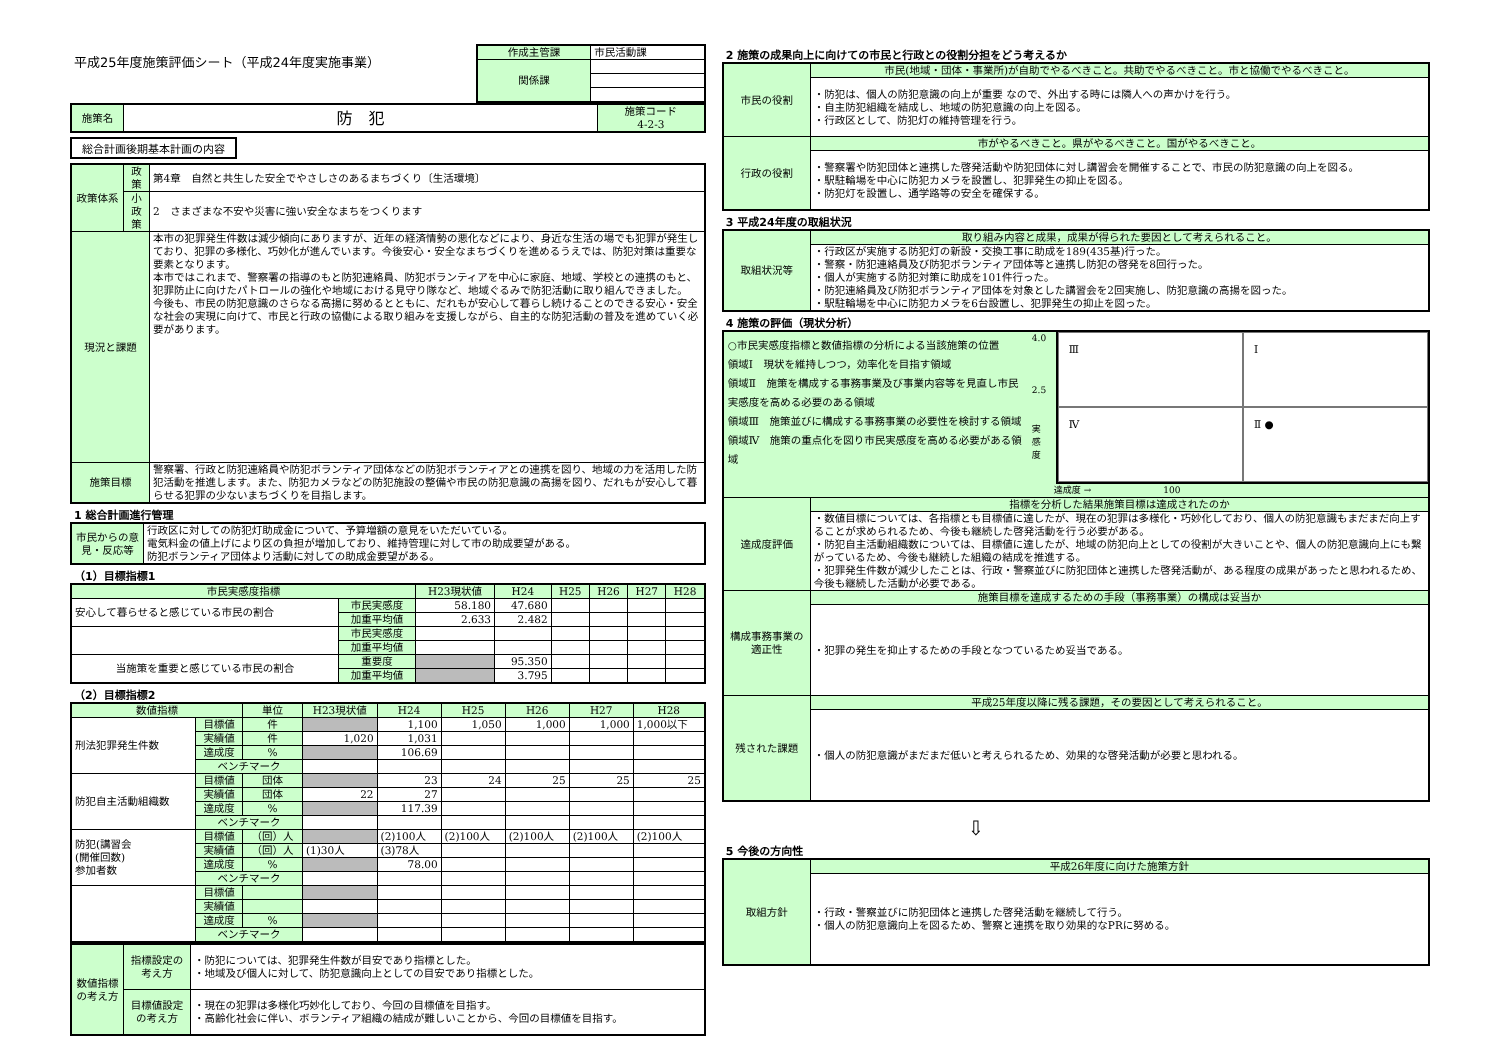平成25年度施策評価シート（平成24年度実施事業）
| 作成主管課 | 市民活動課 |
| 関係課 | |
| 施策名 | 防 犯 | 施策コード 4-2-3 |
総合計画後期基本計画の内容
| 政策体系 | 政策 | 第4章 自然と共生した安全でやさしさのあるまちづくり〔生活環境〕 |
| | 小政策 | 2 さまざまな不安や災害に強い安全なまちをつくります |
| 現況と課題 | | 本市の犯罪発生件数は減少傾向にありますが、近年の経済情勢の悪化などにより、身近な生活の場でも犯罪が発生しており、犯罪の多様化、巧妙化が進んでいます。今後安心・安全なまちづくりを進めるうえでは、防犯対策は重要な要素となります。 本市ではこれまで、警察署の指導のもと防犯連絡員、防犯ボランティアを中心に家庭、地域、学校との連携のもと、犯罪防止に向けたパトロールの強化や地域における見守り隊など、地域ぐるみで防犯活動に取り組んできました。 今後も、市民の防犯意識のさらなる高揚に努めるとともに、だれもが安心して暮らし続けることのできる安心・安全な社会の実現に向けて、市民と行政の協働による取り組みを支援しながら、自主的な防犯活動の普及を進めていく必要があります。 |
| 施策目標 | | 警察署、行政と防犯連絡員や防犯ボランティア団体などの防犯ボランティアとの連携を図り、地域の力を活用した防犯活動を推進します。また、防犯カメラなどの防犯施設の整備や市民の防犯意識の高揚を図り、だれもが安心して暮らせる犯罪の少ないまちづくりを目指します。 |
1 総合計画進行管理
| 市民からの意見・反応等 | 行政区に対しての防犯灯助成金について、予算増額の意見をいただいている。 電気料金の値上げにより区の負担が増加しており、維持管理に対して市の助成要望がある。 防犯ボランティア団体より活動に対しての助成金要望がある。 |
（1）目標指標1
| 市民実感度指標 | | H23現状値 | H24 | H25 | H26 | H27 | H28 |
| --- | --- | --- | --- | --- | --- | --- | --- |
| 安心して暮らせると感じている市民の割合 | 市民実感度 | 58.180 | 47.680 | | | | |
| | 加重平均値 | 2.633 | 2.482 | | | | |
| | 市民実感度 | | | | | | |
| | 加重平均値 | | | | | | |
| 当施策を重要と感じている市民の割合 | 重要度 | | 95.350 | | | | |
| | 加重平均値 | | 3.795 | | | | |
（2）目標指標2
| 数値指標 | | 単位 | H23現状値 | H24 | H25 | H26 | H27 | H28 |
| --- | --- | --- | --- | --- | --- | --- | --- | --- |
| 刑法犯罪発生件数 | 目標値 | 件 | | 1,100 | 1,050 | 1,000 | 1,000 | 1,000以下 |
| | 実績値 | 件 | 1,020 | 1,031 | | | | |
| | 達成度 | % | | 106.69 | | | | |
| | ベンチマーク | | | | | | | |
| 防犯自主活動組織数 | 目標値 | 団体 | | 23 | 24 | 25 | 25 | 25 |
| | 実績値 | 団体 | 22 | 27 | | | | |
| | 達成度 | % | | 117.39 | | | | |
| | ベンチマーク | | | | | | | |
| 防犯(講習会 (開催回数) 参加者数 | 目標値 | （回）人 | | (2)100人 | (2)100人 | (2)100人 | (2)100人 | (2)100人 |
| | 実績値 | （回）人 | (1)30人 | (3)78人 | | | | |
| | 達成度 | % | | 78.00 | | | | |
| | ベンチマーク | | | | | | | |
| | 目標値 | | | | | | | |
| | 実績値 | | | | | | | |
| | 達成度 | % | | | | | | |
| | ベンチマーク | | | | | | | |
| 数値指標の考え方 | 指標設定の考え方 | ・防犯については、犯罪発生件数が目安であり指標とした。 ・地域及び個人に対して、防犯意識向上としての目安であり指標とした。 |
| | 目標値設定の考え方 | ・現在の犯罪は多様化巧妙化しており、今回の目標値を目指す。 ・高齢化社会に伴い、ボランティア組織の結成が難しいことから、今回の目標値を目指す。 |
2 施策の成果向上に向けての市民と行政との役割分担をどう考えるか
| 市民の役割 | 市民(地域・団体・事業所)が自助でやるべきこと。共助でやるべきこと。市と協働でやるべきこと。 |
| | ・防犯は、個人の防犯意識の向上が重要 なので、外出する時には隣人への声かけを行う。 ・自主防犯組織を結成し、地域の防犯意識の向上を図る。 ・行政区として、防犯灯の維持管理を行う。 |
| 行政の役割 | 市がやるべきこと。県がやるべきこと。国がやるべきこと。 |
| | ・警察署や防犯団体と連携した啓発活動や防犯団体に対し講習会を開催することで、市民の防犯意識の向上を図る。 ・駅駐輪場を中心に防犯カメラを設置し、犯罪発生の抑止を図る。 ・防犯灯を設置し、通学路等の安全を確保する。 |
3 平成24年度の取組状況
| 取組状況等 | 取り組み内容と成果，成果が得られた要因として考えられること。 |
| | ・行政区が実施する防犯灯の新設・交換工事に助成を189(435基)行った。 ・警察・防犯連絡員及び防犯ボランティア団体等と連携し防犯の啓発を8回行った。 ・個人が実施する防犯対策に助成を101件行った。 ・防犯連絡員及び防犯ボランティア団体を対象とした講習会を2回実施し、防犯意識の高揚を図った。 ・駅駐輪場を中心に防犯カメラを6台設置し、犯罪発生の抑止を図った。 |
4 施策の評価（現状分析）
| ○市民実感度指標と数値指標の分析による当該施策の位置 領域Ⅰ 現状を維持しつつ，効率化を目指す領域 領域Ⅱ 施策を構成する事務事業及び事業内容等を見直し市民実感度を高める必要のある領域 領域Ⅲ 施策並びに構成する事務事業の必要性を検討する領域 領域Ⅳ 施策の重点化を図り市民実感度を高める必要がある領域 4.0 2.5 実 感 度 Ⅲ Ⅰ Ⅳ Ⅱ ● 達成度 → 100 | |
| 達成度評価 | 指標を分析した結果施策目標は達成されたのか |
| | ・数値目標については、各指標とも目標値に達したが、現在の犯罪は多様化・巧妙化しており、個人の防犯意識もまだまだ向上することが求められるため、今後も継続した啓発活動を行う必要がある。 ・防犯自主活動組織数については、目標値に達したが、地域の防犯向上としての役割が大きいことや、個人の防犯意識向上にも繋がっているため、今後も継続した組織の結成を推進する。 ・犯罪発生件数が減少したことは、行政・警察並びに防犯団体と連携した啓発活動が、ある程度の成果があったと思われるため、今後も継続した活動が必要である。 |
| 構成事務事業の適正性 | 施策目標を達成するための手段（事務事業）の構成は妥当か |
| | ・犯罪の発生を抑止するための手段となつているため妥当である。 |
| 残された課題 | 平成25年度以降に残る課題，その要因として考えられること。 |
| | ・個人の防犯意識がまだまだ低いと考えられるため、効果的な啓発活動が必要と思われる。 |
⇩
5 今後の方向性
| 取組方針 | 平成26年度に向けた施策方針 |
| | ・行政・警察並びに防犯団体と連携した啓発活動を継続して行う。 ・個人の防犯意識向上を図るため、警察と連携を取り効果的なPRに努める。 |